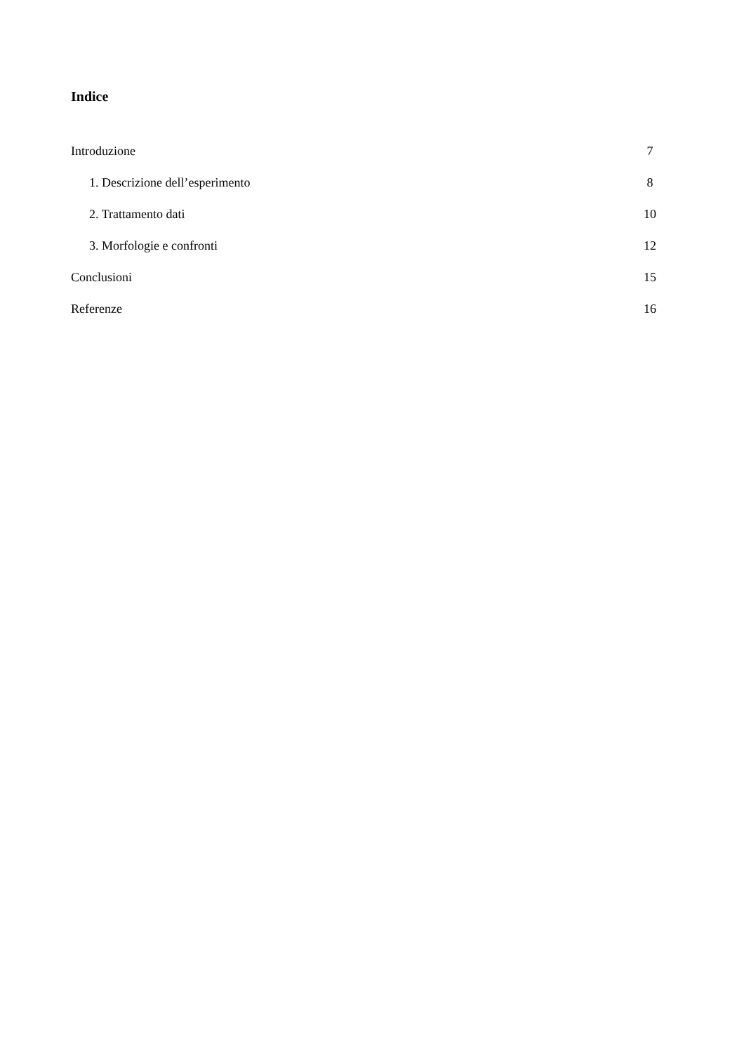Indice
Introduzione 7
1. Descrizione dell’esperimento 8
2. Trattamento dati 10
3. Morfologie e confronti 12
Conclusioni 15
Referenze 16